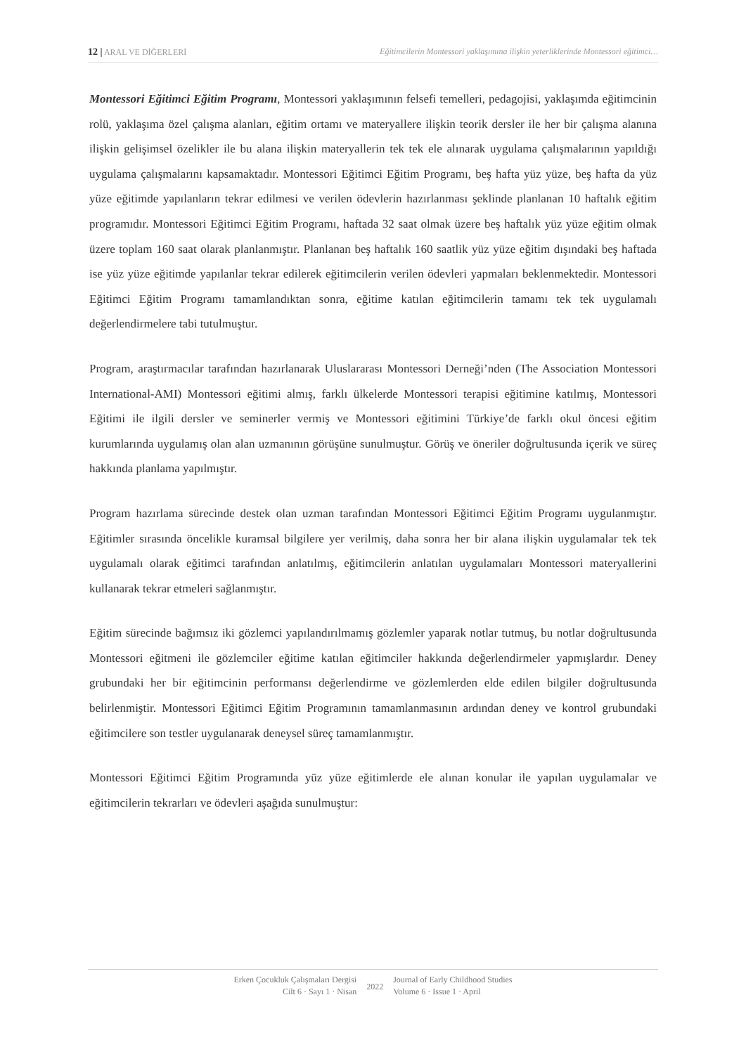12 | ARAL VE DİĞERLERİ Eğitimcilerin Montessori yaklaşımına ilişkin yeterliklerinde Montessori eğitimci…
Montessori Eğitimci Eğitim Programı, Montessori yaklaşımının felsefi temelleri, pedagojisi, yaklaşımda eğitimcinin rolü, yaklaşıma özel çalışma alanları, eğitim ortamı ve materyallere ilişkin teorik dersler ile her bir çalışma alanına ilişkin gelişimsel özelikler ile bu alana ilişkin materyallerin tek tek ele alınarak uygulama çalışmalarının yapıldığı uygulama çalışmalarını kapsamaktadır. Montessori Eğitimci Eğitim Programı, beş hafta yüz yüze, beş hafta da yüz yüze eğitimde yapılanların tekrar edilmesi ve verilen ödevlerin hazırlanması şeklinde planlanan 10 haftalık eğitim programıdır. Montessori Eğitimci Eğitim Programı, haftada 32 saat olmak üzere beş haftalık yüz yüze eğitim olmak üzere toplam 160 saat olarak planlanmıştır. Planlanan beş haftalık 160 saatlik yüz yüze eğitim dışındaki beş haftada ise yüz yüze eğitimde yapılanlar tekrar edilerek eğitimcilerin verilen ödevleri yapmaları beklenmektedir. Montessori Eğitimci Eğitim Programı tamamlandıktan sonra, eğitime katılan eğitimcilerin tamamı tek tek uygulamalı değerlendirmelere tabi tutulmuştur.
Program, araştırmacılar tarafından hazırlanarak Uluslararası Montessori Derneği’nden (The Association Montessori International-AMI) Montessori eğitimi almış, farklı ülkelerde Montessori terapisi eğitimine katılmış, Montessori Eğitimi ile ilgili dersler ve seminerler vermiş ve Montessori eğitimini Türkiye’de farklı okul öncesi eğitim kurumlarında uygulamış olan alan uzmanının görüşüne sunulmuştur. Görüş ve öneriler doğrultusunda içerik ve süreç hakkında planlama yapılmıştır.
Program hazırlama sürecinde destek olan uzman tarafından Montessori Eğitimci Eğitim Programı uygulanmıştır. Eğitimler sırasında öncelikle kuramsal bilgilere yer verilmiş, daha sonra her bir alana ilişkin uygulamalar tek tek uygulamalı olarak eğitimci tarafından anlatılmış, eğitimcilerin anlatılan uygulamaları Montessori materyallerini kullanarak tekrar etmeleri sağlanmıştır.
Eğitim sürecinde bağımsız iki gözlemci yapılandırılmamış gözlemler yaparak notlar tutmuş, bu notlar doğrultusunda Montessori eğitmeni ile gözlemciler eğitime katılan eğitimciler hakkında değerlendirmeler yapmışlardır. Deney grubundaki her bir eğitimcinin performansı değerlendirme ve gözlemlerden elde edilen bilgiler doğrultusunda belirlenmiştir. Montessori Eğitimci Eğitim Programının tamamlanmasının ardından deney ve kontrol grubundaki eğitimcilere son testler uygulanarak deneysel süreç tamamlanmıştır.
Montessori Eğitimci Eğitim Programında yüz yüze eğitimlerde ele alınan konular ile yapılan uygulamalar ve eğitimcilerin tekrarları ve ödevleri aşağıda sunulmuştur:
Erken Çocukluk Çalışmaları Dergisi
Cilt 6 · Sayı 1 · Nisan
2022
Journal of Early Childhood Studies
Volume 6 · Issue 1 · April